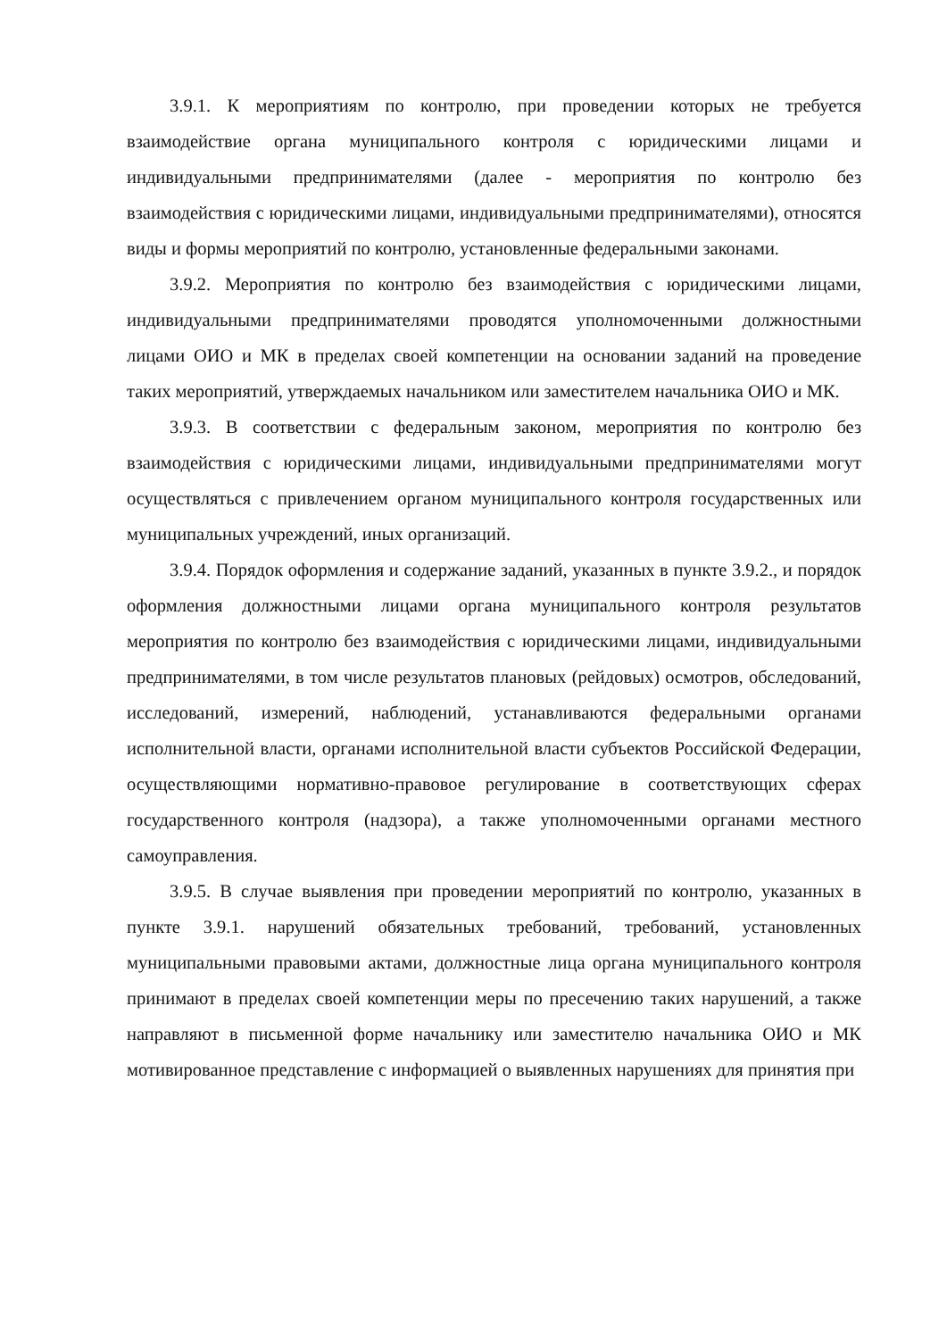3.9.1. К мероприятиям по контролю, при проведении которых не требуется взаимодействие органа муниципального контроля с юридическими лицами и индивидуальными предпринимателями (далее - мероприятия по контролю без взаимодействия с юридическими лицами, индивидуальными предпринимателями), относятся виды и формы мероприятий по контролю, установленные федеральными законами.
3.9.2. Мероприятия по контролю без взаимодействия с юридическими лицами, индивидуальными предпринимателями проводятся уполномоченными должностными лицами ОИО и МК в пределах своей компетенции на основании заданий на проведение таких мероприятий, утверждаемых начальником или заместителем начальника ОИО и МК.
3.9.3. В соответствии с федеральным законом, мероприятия по контролю без взаимодействия с юридическими лицами, индивидуальными предпринимателями могут осуществляться с привлечением органом муниципального контроля государственных или муниципальных учреждений, иных организаций.
3.9.4. Порядок оформления и содержание заданий, указанных в пункте 3.9.2., и порядок оформления должностными лицами органа муниципального контроля результатов мероприятия по контролю без взаимодействия с юридическими лицами, индивидуальными предпринимателями, в том числе результатов плановых (рейдовых) осмотров, обследований, исследований, измерений, наблюдений, устанавливаются федеральными органами исполнительной власти, органами исполнительной власти субъектов Российской Федерации, осуществляющими нормативно-правовое регулирование в соответствующих сферах государственного контроля (надзора), а также уполномоченными органами местного самоуправления.
3.9.5. В случае выявления при проведении мероприятий по контролю, указанных в пункте 3.9.1. нарушений обязательных требований, требований, установленных муниципальными правовыми актами, должностные лица органа муниципального контроля принимают в пределах своей компетенции меры по пресечению таких нарушений, а также направляют в письменной форме начальнику или заместителю начальника ОИО и МК мотивированное представление с информацией о выявленных нарушениях для принятия при